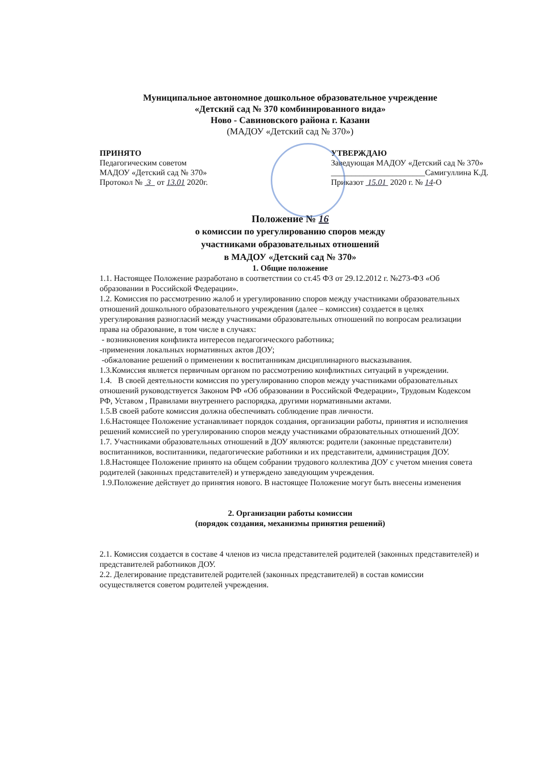Муниципальное автономное дошкольное образовательное учреждение
«Детский сад № 370 комбинированного вида»
Ново - Савиновского района г. Казани
(МАДОУ «Детский сад № 370»)
ПРИНЯТО
Педагогическим советом
МАДОУ «Детский сад № 370»
Протокол № 3 от 13.01 2020г.
УТВЕРЖДАЮ
Заведующая МАДОУ «Детский сад № 370»
_______________________Самигуллина К.Д.
Приказот 15.01 2020 г. № 14-О
Положение № 16
о комиссии по урегулированию споров между
участниками образовательных отношений
в МАДОУ «Детский сад № 370»
1. Общие положение
1.1. Настоящее Положение разработано в соответствии со ст.45 ФЗ от 29.12.2012 г. №273-ФЗ «Об образовании в Российской Федерации».
1.2. Комиссия по рассмотрению жалоб и урегулированию споров между участниками образовательных отношений дошкольного образовательного учреждения (далее – комиссия) создается в целях урегулирования разногласий между участниками образовательных отношений по вопросам реализации права на образование, в том числе в случаях:
- возникновения конфликта интересов педагогического работника;
-применения локальных нормативных актов ДОУ;
-обжалование решений о применении к воспитанникам дисциплинарного высказывания.
1.3.Комиссия является первичным органом по рассмотрению конфликтных ситуаций в учреждении.
1.4. В своей деятельности комиссия по урегулированию споров между участниками образовательных отношений руководствуется Законом РФ «Об образовании в Российской Федерации», Трудовым Кодексом РФ, Уставом , Правилами внутреннего распорядка, другими нормативными актами.
1.5.В своей работе комиссия должна обеспечивать соблюдение прав личности.
1.6.Настоящее Положение устанавливает порядок создания, организации работы, принятия и исполнения решений комиссией по урегулированию споров между участниками образовательных отношений ДОУ.
1.7. Участниками образовательных отношений в ДОУ являются: родители (законные представители) воспитанников, воспитанники, педагогические работники и их представители, администрация ДОУ.
1.8.Настоящее Положение принято на общем собрании трудового коллектива ДОУ с учетом мнения совета родителей (законных представителей) и утверждено заведующим учреждения.
1.9.Положение действует до принятия нового. В настоящее Положение могут быть внесены изменения
2. Организации работы комиссии
(порядок создания, механизмы принятия решений)
2.1. Комиссия создается в составе 4 членов из числа представителей родителей (законных представителей) и представителей работников ДОУ.
2.2. Делегирование представителей родителей (законных представителей) в состав комиссии осуществляется советом родителей учреждения.